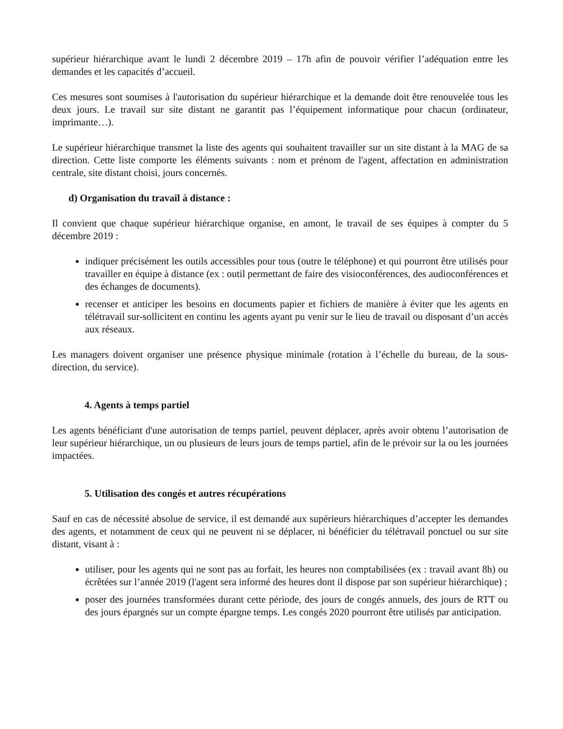supérieur hiérarchique avant le lundi 2 décembre 2019 – 17h afin de pouvoir vérifier l’adéquation entre les demandes et les capacités d’accueil.
Ces mesures sont soumises à l'autorisation du supérieur hiérarchique et la demande doit être renouvelée tous les deux jours. Le travail sur site distant ne garantit pas l’équipement informatique pour chacun (ordinateur, imprimante…).
Le supérieur hiérarchique transmet la liste des agents qui souhaitent travailler sur un site distant à la MAG de sa direction. Cette liste comporte les éléments suivants : nom et prénom de l'agent, affectation en administration centrale, site distant choisi, jours concernés.
d) Organisation du travail à distance :
Il convient que chaque supérieur hiérarchique organise, en amont, le travail de ses équipes à compter du 5 décembre 2019 :
indiquer précisément les outils accessibles pour tous (outre le téléphone) et qui pourront être utilisés pour travailler en équipe à distance (ex : outil permettant de faire des visioconférences, des audioconférences et des échanges de documents).
recenser et anticiper les besoins en documents papier et fichiers de manière à éviter que les agents en télétravail sur-sollicitent en continu les agents ayant pu venir sur le lieu de travail ou disposant d’un accès aux réseaux.
Les managers doivent organiser une présence physique minimale (rotation à l’échelle du bureau, de la sous-direction, du service).
4. Agents à temps partiel
Les agents bénéficiant d'une autorisation de temps partiel, peuvent déplacer, après avoir obtenu l’autorisation de leur supérieur hiérarchique, un ou plusieurs de leurs jours de temps partiel, afin de le prévoir sur la ou les journées impactées.
5. Utilisation des congés et autres récupérations
Sauf en cas de nécessité absolue de service, il est demandé aux supérieurs hiérarchiques d’accepter les demandes des agents, et notamment de ceux qui ne peuvent ni se déplacer, ni bénéficier du télétravail ponctuel ou sur site distant, visant à :
utiliser, pour les agents qui ne sont pas au forfait, les heures non comptabilisées (ex : travail avant 8h) ou écrêtées sur l’année 2019 (l'agent sera informé des heures dont il dispose par son supérieur hiérarchique) ;
poser des journées transformées durant cette période, des jours de congés annuels, des jours de RTT ou des jours épargnés sur un compte épargne temps. Les congés 2020 pourront être utilisés par anticipation.